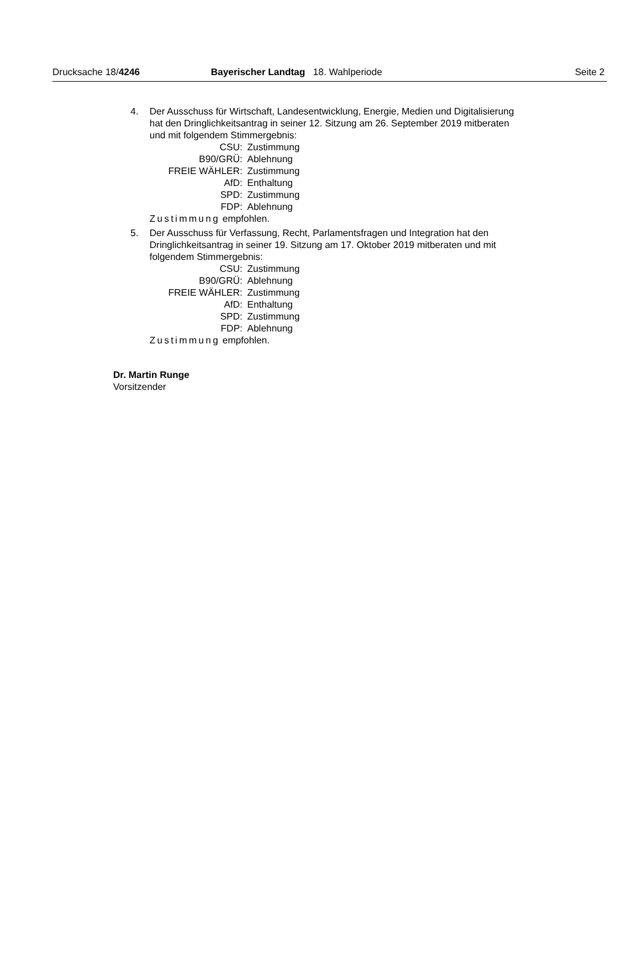Drucksache 18/4246
Bayerischer Landtag 18. Wahlperiode Seite 2
4. Der Ausschuss für Wirtschaft, Landesentwicklung, Energie, Medien und Digitalisierung hat den Dringlichkeitsantrag in seiner 12. Sitzung am 26. September 2019 mitberaten und mit folgendem Stimmergebnis:
| CSU: | Zustimmung |
| B90/GRÜ: | Ablehnung |
| FREIE WÄHLER: | Zustimmung |
| AfD: | Enthaltung |
| SPD: | Zustimmung |
| FDP: | Ablehnung |
Zustimmung empfohlen.
5. Der Ausschuss für Verfassung, Recht, Parlamentsfragen und Integration hat den Dringlichkeitsantrag in seiner 19. Sitzung am 17. Oktober 2019 mitberaten und mit folgendem Stimmergebnis:
| CSU: | Zustimmung |
| B90/GRÜ: | Ablehnung |
| FREIE WÄHLER: | Zustimmung |
| AfD: | Enthaltung |
| SPD: | Zustimmung |
| FDP: | Ablehnung |
Zustimmung empfohlen.
Dr. Martin Runge
Vorsitzender